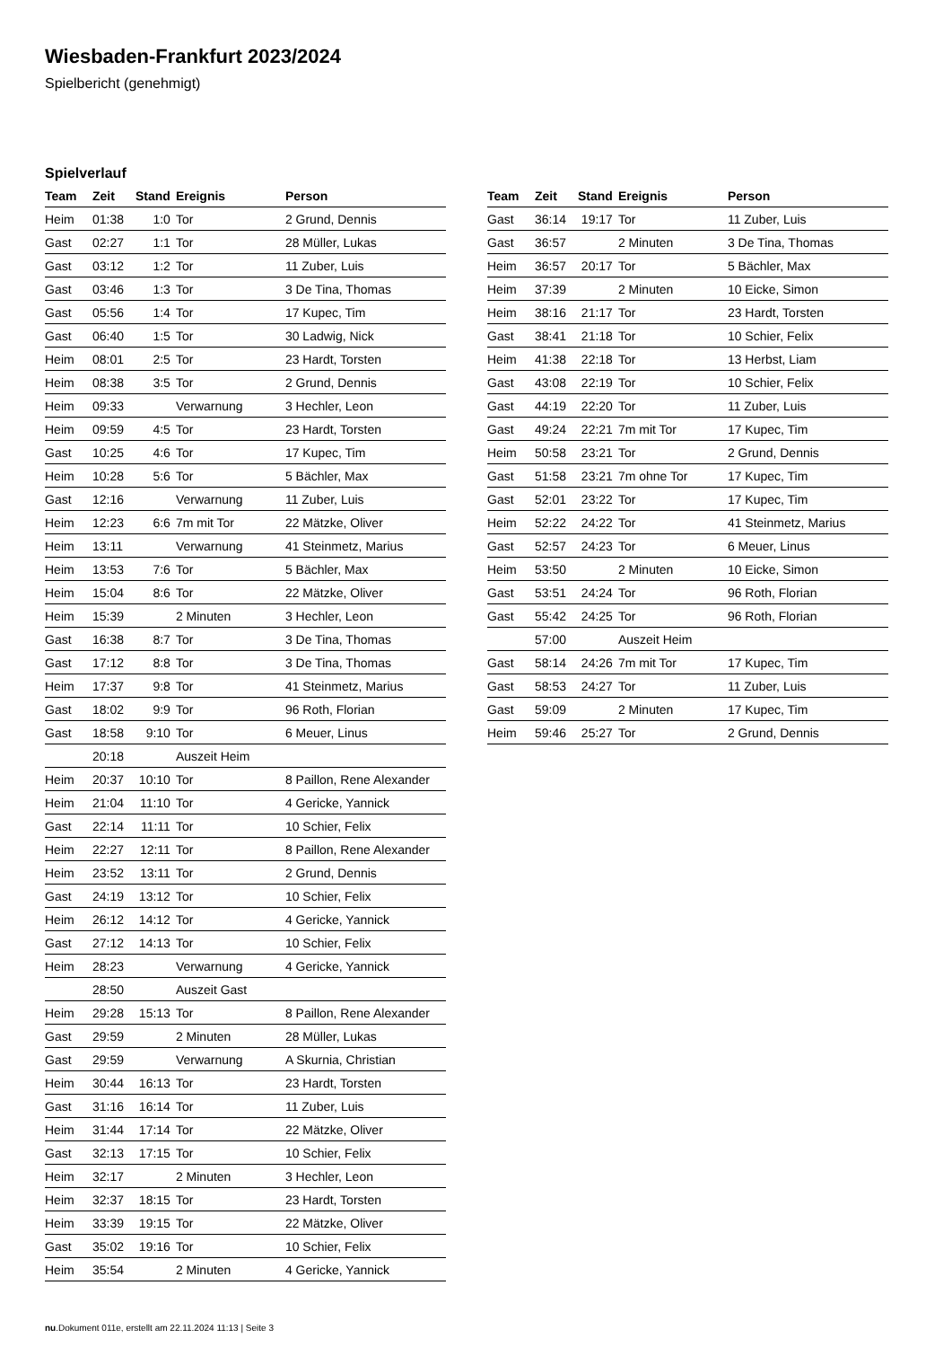Wiesbaden-Frankfurt 2023/2024
Spielbericht (genehmigt)
Spielverlauf
| Team | Zeit | Stand | Ereignis | Person |
| --- | --- | --- | --- | --- |
| Heim | 01:38 | 1:0 | Tor | 2 Grund, Dennis |
| Gast | 02:27 | 1:1 | Tor | 28 Müller, Lukas |
| Gast | 03:12 | 1:2 | Tor | 11 Zuber, Luis |
| Gast | 03:46 | 1:3 | Tor | 3 De Tina, Thomas |
| Gast | 05:56 | 1:4 | Tor | 17 Kupec, Tim |
| Gast | 06:40 | 1:5 | Tor | 30 Ladwig, Nick |
| Heim | 08:01 | 2:5 | Tor | 23 Hardt, Torsten |
| Heim | 08:38 | 3:5 | Tor | 2 Grund, Dennis |
| Heim | 09:33 | | Verwarnung | 3 Hechler, Leon |
| Heim | 09:59 | 4:5 | Tor | 23 Hardt, Torsten |
| Gast | 10:25 | 4:6 | Tor | 17 Kupec, Tim |
| Heim | 10:28 | 5:6 | Tor | 5 Bächler, Max |
| Gast | 12:16 | | Verwarnung | 11 Zuber, Luis |
| Heim | 12:23 | 6:6 | 7m mit Tor | 22 Mätzke, Oliver |
| Heim | 13:11 | | Verwarnung | 41 Steinmetz, Marius |
| Heim | 13:53 | 7:6 | Tor | 5 Bächler, Max |
| Heim | 15:04 | 8:6 | Tor | 22 Mätzke, Oliver |
| Heim | 15:39 | | 2 Minuten | 3 Hechler, Leon |
| Gast | 16:38 | 8:7 | Tor | 3 De Tina, Thomas |
| Gast | 17:12 | 8:8 | Tor | 3 De Tina, Thomas |
| Heim | 17:37 | 9:8 | Tor | 41 Steinmetz, Marius |
| Gast | 18:02 | 9:9 | Tor | 96 Roth, Florian |
| Gast | 18:58 | 9:10 | Tor | 6 Meuer, Linus |
| | 20:18 | | Auszeit Heim | |
| Heim | 20:37 | 10:10 | Tor | 8 Paillon, Rene Alexander |
| Heim | 21:04 | 11:10 | Tor | 4 Gericke, Yannick |
| Gast | 22:14 | 11:11 | Tor | 10 Schier, Felix |
| Heim | 22:27 | 12:11 | Tor | 8 Paillon, Rene Alexander |
| Heim | 23:52 | 13:11 | Tor | 2 Grund, Dennis |
| Gast | 24:19 | 13:12 | Tor | 10 Schier, Felix |
| Heim | 26:12 | 14:12 | Tor | 4 Gericke, Yannick |
| Gast | 27:12 | 14:13 | Tor | 10 Schier, Felix |
| Heim | 28:23 | | Verwarnung | 4 Gericke, Yannick |
| | 28:50 | | Auszeit Gast | |
| Heim | 29:28 | 15:13 | Tor | 8 Paillon, Rene Alexander |
| Gast | 29:59 | | 2 Minuten | 28 Müller, Lukas |
| Gast | 29:59 | | Verwarnung | A Skurnia, Christian |
| Heim | 30:44 | 16:13 | Tor | 23 Hardt, Torsten |
| Gast | 31:16 | 16:14 | Tor | 11 Zuber, Luis |
| Heim | 31:44 | 17:14 | Tor | 22 Mätzke, Oliver |
| Gast | 32:13 | 17:15 | Tor | 10 Schier, Felix |
| Heim | 32:17 | | 2 Minuten | 3 Hechler, Leon |
| Heim | 32:37 | 18:15 | Tor | 23 Hardt, Torsten |
| Heim | 33:39 | 19:15 | Tor | 22 Mätzke, Oliver |
| Gast | 35:02 | 19:16 | Tor | 10 Schier, Felix |
| Heim | 35:54 | | 2 Minuten | 4 Gericke, Yannick |
| Team | Zeit | Stand | Ereignis | Person |
| --- | --- | --- | --- | --- |
| Gast | 36:14 | 19:17 | Tor | 11 Zuber, Luis |
| Gast | 36:57 | | 2 Minuten | 3 De Tina, Thomas |
| Heim | 36:57 | 20:17 | Tor | 5 Bächler, Max |
| Heim | 37:39 | | 2 Minuten | 10 Eicke, Simon |
| Heim | 38:16 | 21:17 | Tor | 23 Hardt, Torsten |
| Gast | 38:41 | 21:18 | Tor | 10 Schier, Felix |
| Heim | 41:38 | 22:18 | Tor | 13 Herbst, Liam |
| Gast | 43:08 | 22:19 | Tor | 10 Schier, Felix |
| Gast | 44:19 | 22:20 | Tor | 11 Zuber, Luis |
| Gast | 49:24 | 22:21 | 7m mit Tor | 17 Kupec, Tim |
| Heim | 50:58 | 23:21 | Tor | 2 Grund, Dennis |
| Gast | 51:58 | 23:21 | 7m ohne Tor | 17 Kupec, Tim |
| Gast | 52:01 | 23:22 | Tor | 17 Kupec, Tim |
| Heim | 52:22 | 24:22 | Tor | 41 Steinmetz, Marius |
| Gast | 52:57 | 24:23 | Tor | 6 Meuer, Linus |
| Heim | 53:50 | | 2 Minuten | 10 Eicke, Simon |
| Gast | 53:51 | 24:24 | Tor | 96 Roth, Florian |
| Gast | 55:42 | 24:25 | Tor | 96 Roth, Florian |
| | 57:00 | | Auszeit Heim | |
| Gast | 58:14 | 24:26 | 7m mit Tor | 17 Kupec, Tim |
| Gast | 58:53 | 24:27 | Tor | 11 Zuber, Luis |
| Gast | 59:09 | | 2 Minuten | 17 Kupec, Tim |
| Heim | 59:46 | 25:27 | Tor | 2 Grund, Dennis |
nu.Dokument 011e, erstellt am 22.11.2024 11:13 | Seite 3